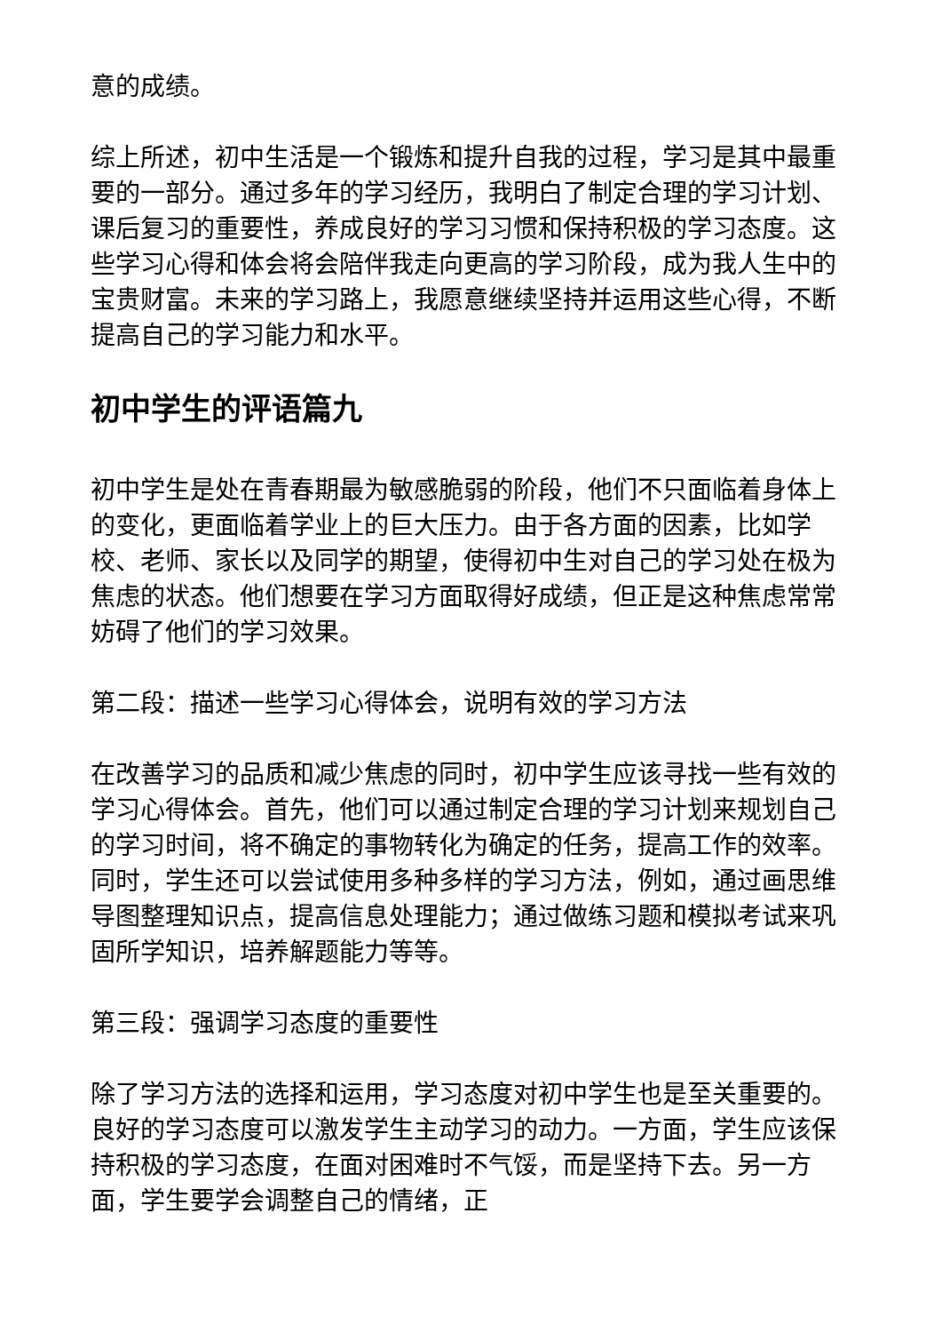意的成绩。
综上所述，初中生活是一个锻炼和提升自我的过程，学习是其中最重要的一部分。通过多年的学习经历，我明白了制定合理的学习计划、课后复习的重要性，养成良好的学习习惯和保持积极的学习态度。这些学习心得和体会将会陪伴我走向更高的学习阶段，成为我人生中的宝贵财富。未来的学习路上，我愿意继续坚持并运用这些心得，不断提高自己的学习能力和水平。
初中学生的评语篇九
初中学生是处在青春期最为敏感脆弱的阶段，他们不只面临着身体上的变化，更面临着学业上的巨大压力。由于各方面的因素，比如学校、老师、家长以及同学的期望，使得初中生对自己的学习处在极为焦虑的状态。他们想要在学习方面取得好成绩，但正是这种焦虑常常妨碍了他们的学习效果。
第二段：描述一些学习心得体会，说明有效的学习方法
在改善学习的品质和减少焦虑的同时，初中学生应该寻找一些有效的学习心得体会。首先，他们可以通过制定合理的学习计划来规划自己的学习时间，将不确定的事物转化为确定的任务，提高工作的效率。同时，学生还可以尝试使用多种多样的学习方法，例如，通过画思维导图整理知识点，提高信息处理能力；通过做练习题和模拟考试来巩固所学知识，培养解题能力等等。
第三段：强调学习态度的重要性
除了学习方法的选择和运用，学习态度对初中学生也是至关重要的。良好的学习态度可以激发学生主动学习的动力。一方面，学生应该保持积极的学习态度，在面对困难时不气馁，而是坚持下去。另一方面，学生要学会调整自己的情绪，正